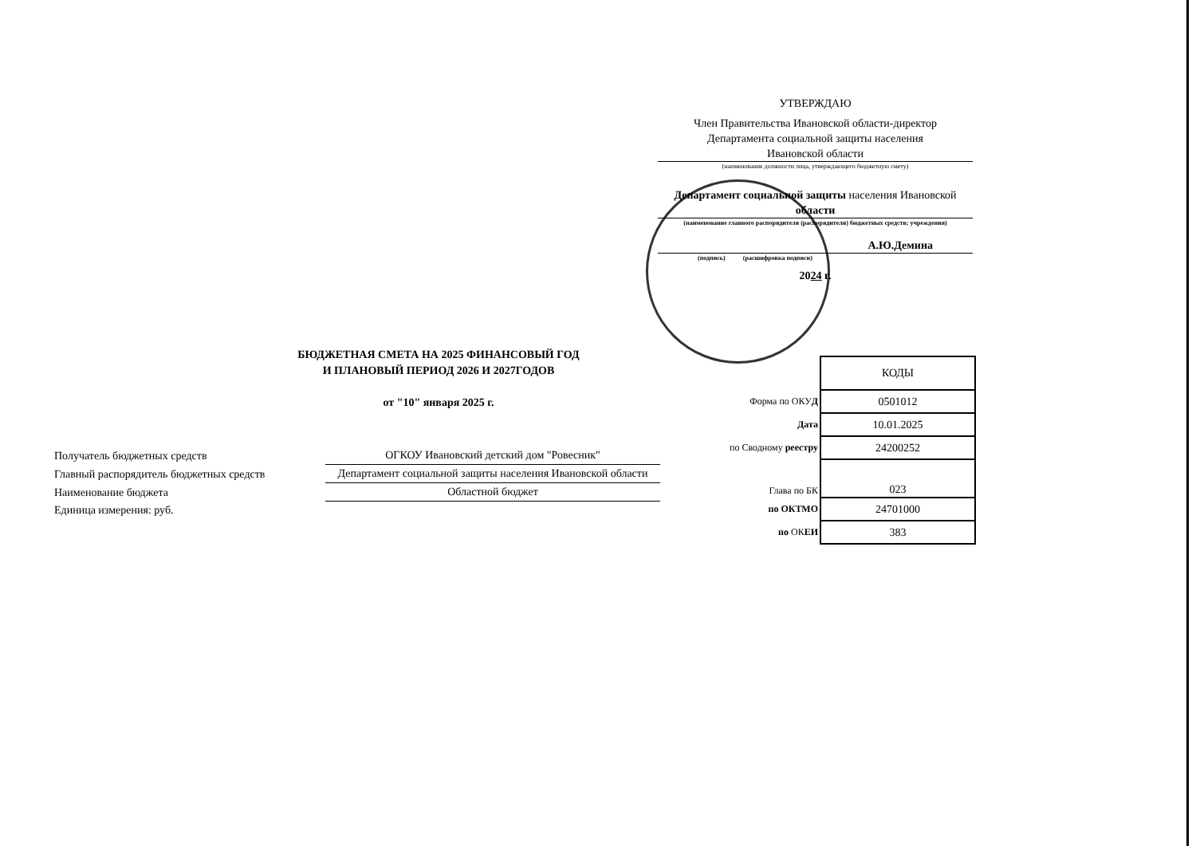УТВЕРЖДАЮ
Член Правительства Ивановской области-директор
Департамента социальной защиты населения
Ивановской области
(наименование должности лица, утверждающего бюджетную смету)
Департамент социальной защиты населения Ивановской области
(наименование главного распорядителя (распорядителя) бюджетных средств; учреждения)
А.Ю.Демина
(подпись) (расшифровка подписи)
2024 г.
БЮДЖЕТНАЯ СМЕТА НА 2025 ФИНАНСОВЫЙ ГОД
И ПЛАНОВЫЙ ПЕРИОД 2026 И 2027ГОДОВ
от "10" января 2025 г.
| Получатель бюджетных средств | ОГКОУ Ивановский детский дом "Ровесник" |
| Главный распорядитель бюджетных средств | Департамент социальной защиты населения Ивановской области |
| Наименование бюджета | Областной бюджет |
| Единица измерения: руб. | |
| | КОДЫ |
| Форма по ОКУ Д | 0501012 |
| Дата | 10.01.2025 |
| по Сводному реестру | 24200252 |
| Глава по БК | 023 |
| по ОКТМО | 24701000 |
| по ОК ЕИ | 383 |